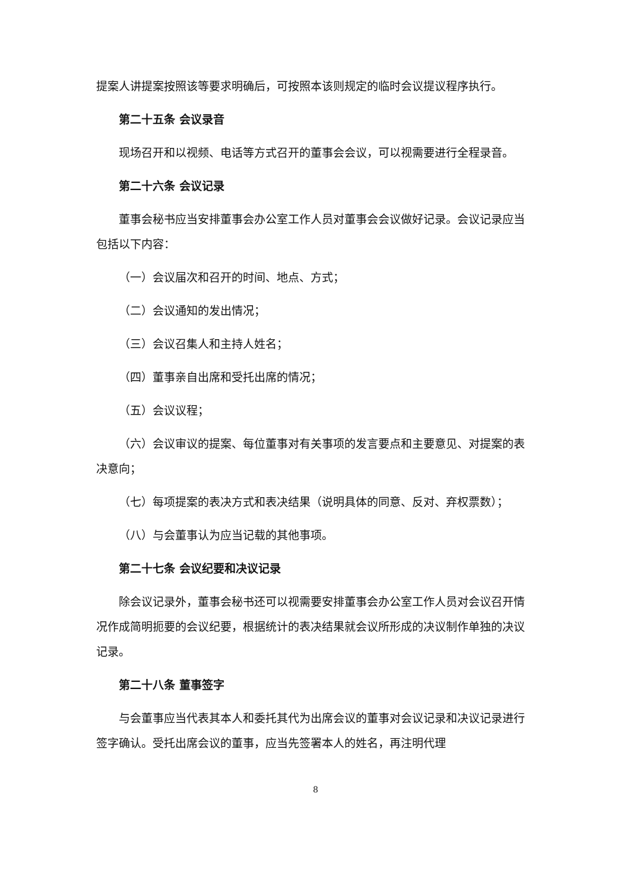提案人讲提案按照该等要求明确后，可按照本该则规定的临时会议提议程序执行。
第二十五条 会议录音
现场召开和以视频、电话等方式召开的董事会会议，可以视需要进行全程录音。
第二十六条 会议记录
董事会秘书应当安排董事会办公室工作人员对董事会会议做好记录。会议记录应当包括以下内容：
（一）会议届次和召开的时间、地点、方式；
（二）会议通知的发出情况；
（三）会议召集人和主持人姓名；
（四）董事亲自出席和受托出席的情况；
（五）会议议程；
（六）会议审议的提案、每位董事对有关事项的发言要点和主要意见、对提案的表决意向；
（七）每项提案的表决方式和表决结果（说明具体的同意、反对、弃权票数）；
（八）与会董事认为应当记载的其他事项。
第二十七条 会议纪要和决议记录
除会议记录外，董事会秘书还可以视需要安排董事会办公室工作人员对会议召开情况作成简明扼要的会议纪要，根据统计的表决结果就会议所形成的决议制作单独的决议记录。
第二十八条 董事签字
与会董事应当代表其本人和委托其代为出席会议的董事对会议记录和决议记录进行签字确认。受托出席会议的董事，应当先签署本人的姓名，再注明代理
8